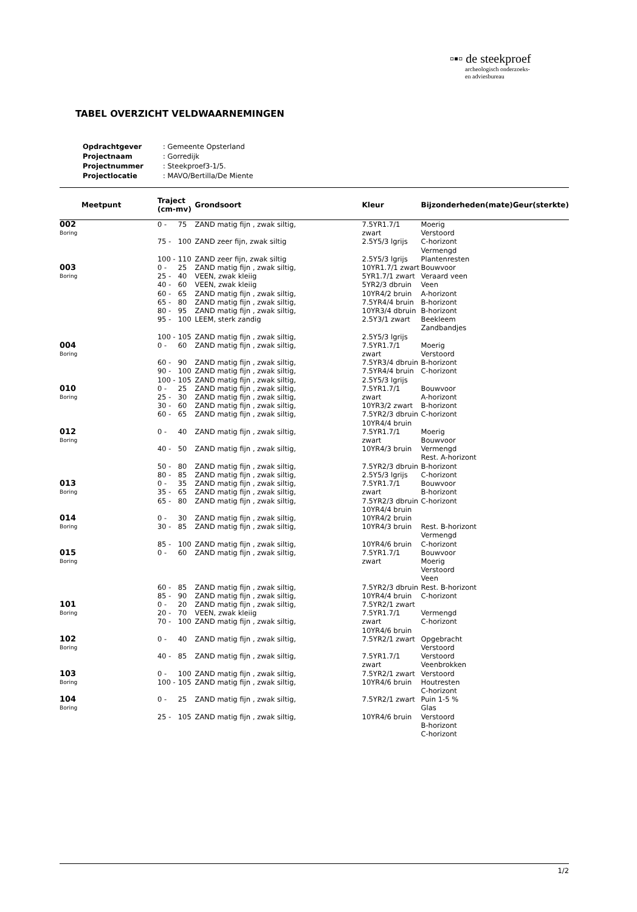▫▪▫ de steekproef
archeologisch onderzoeks-
en adviesbureau
TABEL OVERZICHT VELDWAARNEMINGEN
| Opdrachtgever | : Gemeente Opsterland |
| Projectnaam | : Gorredijk |
| Projectnummer | : Steekproef3-1/5. |
| Projectlocatie | : MAVO/Bertilla/De Miente |
| Meetpunt | Traject (cm-mv) | | Grondsoort | Kleur | Bijzonderheden(mate) | Geur(sterkte) |
| --- | --- | --- | --- | --- | --- | --- |
| 002 Boring | 0 - | 75 | ZAND matig fijn , zwak siltig, | 7.5YR1.7/1 zwart | Moerig Verstoord | |
| | 75 - | 100 | ZAND zeer fijn, zwak siltig | 2.5Y5/3 lgrijs | C-horizont Vermengd | |
| | 100 - | 110 | ZAND zeer fijn, zwak siltig | 2.5Y5/3 lgrijs | Plantenresten | |
| 003 Boring | 0 - 25 - 40 - 60 - 65 - 80 - 95 - | 25 40 60 65 80 95 100 | ZAND matig fijn , zwak siltig, VEEN, zwak kleiig VEEN, zwak kleiig ZAND matig fijn , zwak siltig, ZAND matig fijn , zwak siltig, ZAND matig fijn , zwak siltig, LEEM, sterk zandig | 10YR1.7/1 zwart 5YR1.7/1 zwart 5YR2/3 dbruin 10YR4/2 bruin 7.5YR4/4 bruin 10YR3/4 dbruin 2.5Y3/1 zwart | Bouwvoor Veraard veen Veen A-horizont B-horizont B-horizont Beekleem Zandbandjes | |
| | 100 - | 105 | ZAND matig fijn , zwak siltig, | 2.5Y5/3 lgrijs | | |
| 004 Boring | 0 - | 60 | ZAND matig fijn , zwak siltig, | 7.5YR1.7/1 zwart | Moerig Verstoord | |
| | 60 - 90 - 100 - | 90 100 105 | ZAND matig fijn , zwak siltig, ZAND matig fijn , zwak siltig, ZAND matig fijn , zwak siltig, | 7.5YR3/4 dbruin 7.5YR4/4 bruin 2.5Y5/3 lgrijs | B-horizont C-horizont | |
| 010 Boring | 0 - 25 - 30 - 60 - | 25 30 60 65 | ZAND matig fijn , zwak siltig, ZAND matig fijn , zwak siltig, ZAND matig fijn , zwak siltig, ZAND matig fijn , zwak siltig, | 7.5YR1.7/1 zwart 10YR3/2 zwart 7.5YR2/3 dbruin 10YR4/4 bruin | Bouwvoor A-horizont B-horizont C-horizont | |
| 012 Boring | 0 - | 40 | ZAND matig fijn , zwak siltig, | 7.5YR1.7/1 zwart | Moerig Bouwvoor | |
| | 40 - | 50 | ZAND matig fijn , zwak siltig, | 10YR4/3 bruin | Vermengd Rest. A-horizont | |
| | 50 - 80 - | 80 85 | ZAND matig fijn , zwak siltig, ZAND matig fijn , zwak siltig, | 7.5YR2/3 dbruin 2.5Y5/3 lgrijs | B-horizont C-horizont | |
| 013 Boring | 0 - 35 - 65 - | 35 65 80 | ZAND matig fijn , zwak siltig, ZAND matig fijn , zwak siltig, ZAND matig fijn , zwak siltig, | 7.5YR1.7/1 zwart 7.5YR2/3 dbruin 10YR4/4 bruin | Bouwvoor B-horizont C-horizont | |
| 014 Boring | 0 - 30 - | 30 85 | ZAND matig fijn , zwak siltig, ZAND matig fijn , zwak siltig, | 10YR4/2 bruin 10YR4/3 bruin | Rest. B-horizont Vermengd | |
| | 85 - | 100 | ZAND matig fijn , zwak siltig, | 10YR4/6 bruin | C-horizont | |
| 015 Boring | 0 - | 60 | ZAND matig fijn , zwak siltig, | 7.5YR1.7/1 zwart | Bouwvoor Moerig Verstoord Veen | |
| | 60 - 85 - | 85 90 | ZAND matig fijn , zwak siltig, ZAND matig fijn , zwak siltig, | 7.5YR2/3 dbruin 10YR4/4 bruin | Rest. B-horizont C-horizont | |
| 101 Boring | 0 - 20 - 70 - | 20 70 100 | ZAND matig fijn , zwak siltig, VEEN, zwak kleiig ZAND matig fijn , zwak siltig, | 7.5YR2/1 zwart 7.5YR1.7/1 zwart 10YR4/6 bruin | Vermengd C-horizont | |
| 102 Boring | 0 - | 40 | ZAND matig fijn , zwak siltig, | 7.5YR2/1 zwart | Opgebracht Verstoord | |
| | 40 - | 85 | ZAND matig fijn , zwak siltig, | 7.5YR1.7/1 zwart | Verstoord Veenbrokken | |
| 103 Boring | 0 - 100 - | 100 105 | ZAND matig fijn , zwak siltig, ZAND matig fijn , zwak siltig, | 7.5YR2/1 zwart 10YR4/6 bruin | Verstoord Houtresten C-horizont | |
| 104 Boring | 0 - | 25 | ZAND matig fijn , zwak siltig, | 7.5YR2/1 zwart | Puin 1-5 % Glas | |
| | 25 - | 105 | ZAND matig fijn , zwak siltig, | 10YR4/6 bruin | Verstoord B-horizont C-horizont | |
1/2